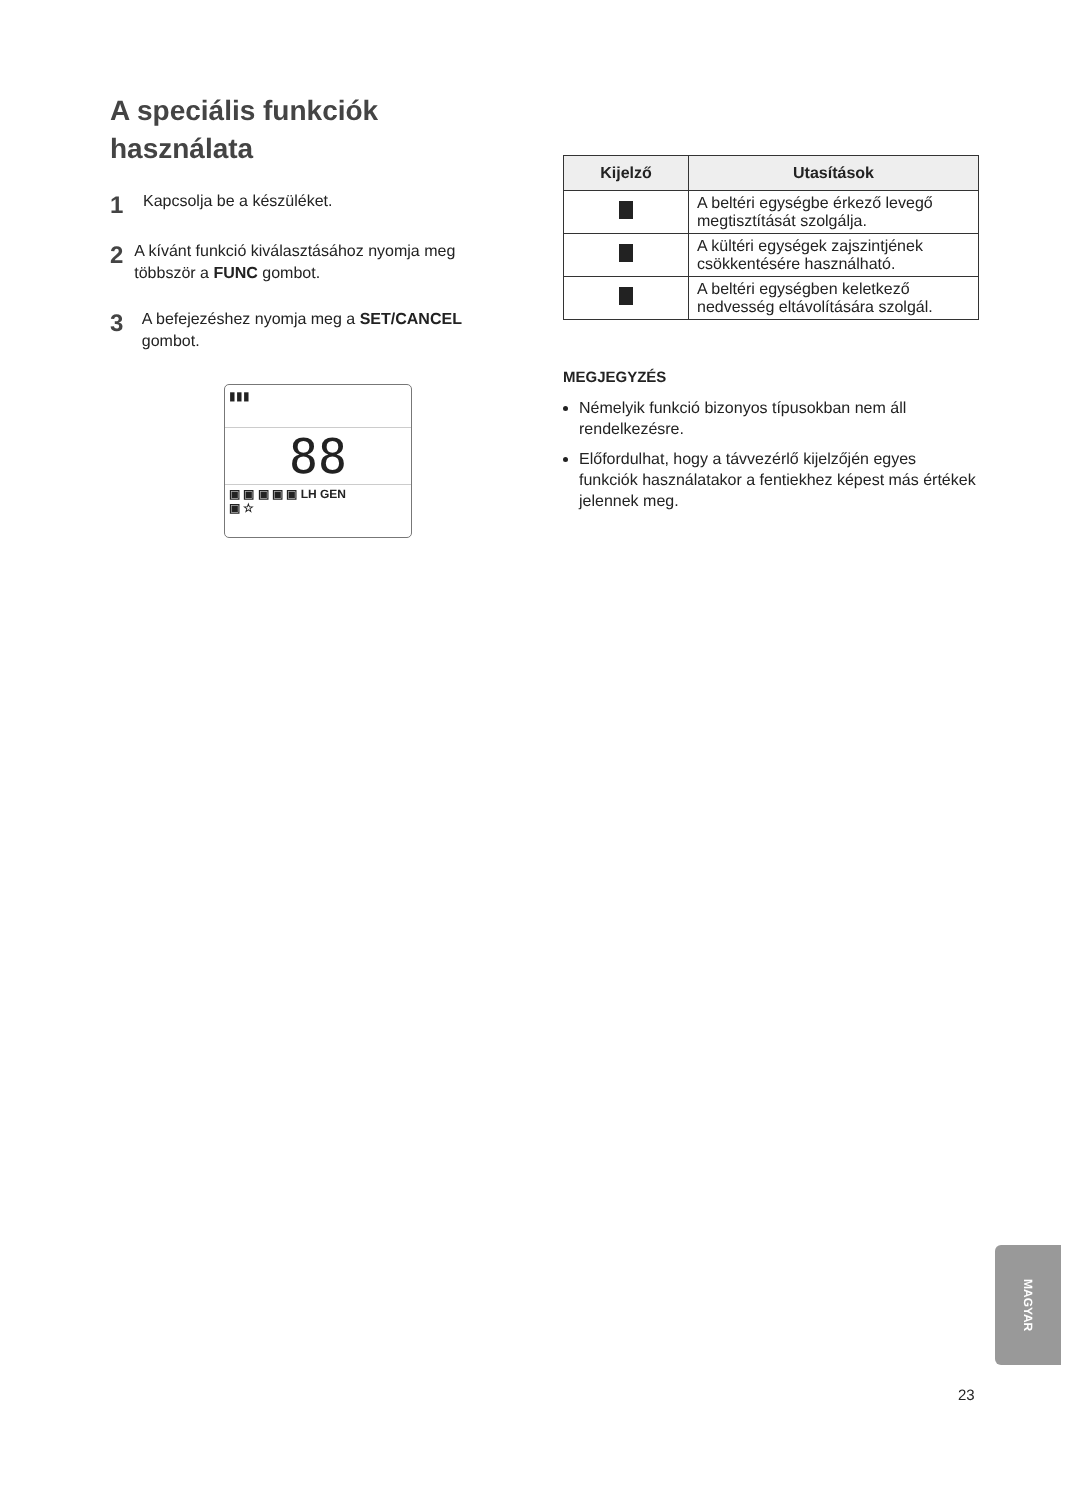A speciális funkciók használata
1
Kapcsolja be a készüléket.
2
A kívánt funkció kiválasztásához nyomja meg többször a FUNC gombot.
3
A befejezéshez nyomja meg a SET/CANCEL gombot.
▮▮▮
88
▣ ▣ ▣ ▣ ▣ LH GEN
▣ ☆
| Kijelző | Utasítások |
| --- | --- |
| | A beltéri egységbe érkező levegő megtisztítását szolgálja. |
| | A kültéri egységek zajszintjének csökkentésére használható. |
| | A beltéri egységben keletkező nedvesség eltávolítására szolgál. |
MEGJEGYZÉS
Némelyik funkció bizonyos típusokban nem áll rendelkezésre.
Előfordulhat, hogy a távvezérlő kijelzőjén egyes funkciók használatakor a fentiekhez képest más értékek jelennek meg.
MAGYAR
23